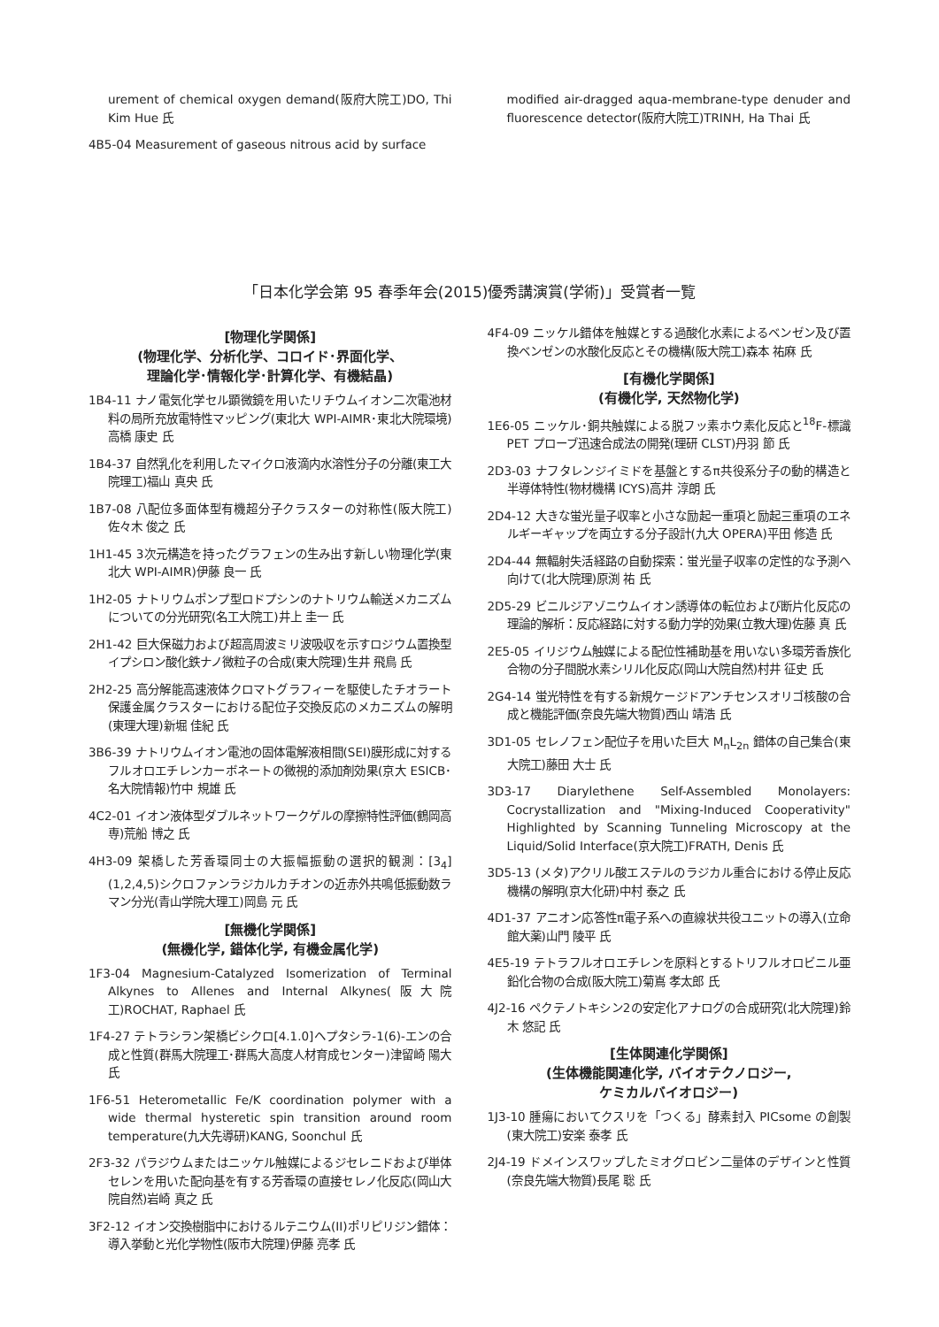urement of chemical oxygen demand(阪府大院工)DO, Thi Kim Hue 氏
4B5-04 Measurement of gaseous nitrous acid by surface
modified air-dragged aqua-membrane-type denuder and fluorescence detector(阪府大院工)TRINH, Ha Thai 氏
「日本化学会第 95 春季年会(2015)優秀講演賞(学術)」受賞者一覧
[物理化学関係]
(物理化学、分析化学、コロイド･界面化学、
理論化学･情報化学･計算化学、有機結晶)
1B4-11 ナノ電気化学セル顕微鏡を用いたリチウムイオン二次電池材料の局所充放電特性マッピング(東北大 WPI-AIMR･東北大院環境)高橋 康史 氏
1B4-37 自然乳化を利用したマイクロ液滴内水溶性分子の分離(東工大院理工)福山 真央 氏
1B7-08 八配位多面体型有機超分子クラスターの対称性(阪大院工)佐々木 俊之 氏
1H1-45 3次元構造を持ったグラフェンの生み出す新しい物理化学(東北大 WPI-AIMR)伊藤 良一 氏
1H2-05 ナトリウムポンプ型ロドプシンのナトリウム輸送メカニズムについての分光研究(名工大院工)井上 圭一 氏
2H1-42 巨大保磁力および超高周波ミリ波吸収を示すロジウム置換型イプシロン酸化鉄ナノ微粒子の合成(東大院理)生井 飛鳥 氏
2H2-25 高分解能高速液体クロマトグラフィーを駆使したチオラート保護金属クラスターにおける配位子交換反応のメカニズムの解明(東理大理)新堀 佳紀 氏
3B6-39 ナトリウムイオン電池の固体電解液相間(SEI)膜形成に対するフルオロエチレンカーボネートの微視的添加剤効果(京大 ESICB･名大院情報)竹中 規雄 氏
4C2-01 イオン液体型ダブルネットワークゲルの摩擦特性評価(鶴岡高専)荒船 博之 氏
4H3-09 架橋した芳香環同士の大振幅振動の選択的観測：[3<sub>4</sub>](1,2,4,5)シクロファンラジカルカチオンの近赤外共鳴低振動数ラマン分光(青山学院大理工)岡島 元 氏
[無機化学関係]
(無機化学, 錯体化学, 有機金属化学)
1F3-04 Magnesium-Catalyzed Isomerization of Terminal Alkynes to Allenes and Internal Alkynes(阪大院工)ROCHAT, Raphael 氏
1F4-27 テトラシラン架橋ビシクロ[4.1.0]ヘプタシラ-1(6)-エンの合成と性質(群馬大院理工･群馬大高度人材育成センター)津留崎 陽大 氏
1F6-51 Heterometallic Fe/K coordination polymer with a wide thermal hysteretic spin transition around room temperature(九大先導研)KANG, Soonchul 氏
2F3-32 パラジウムまたはニッケル触媒によるジセレニドおよび単体セレンを用いた配向基を有する芳香環の直接セレノ化反応(岡山大院自然)岩崎 真之 氏
3F2-12 イオン交換樹脂中におけるルテニウム(II)ポリピリジン錯体：導入挙動と光化学物性(阪市大院理)伊藤 亮孝 氏
4F4-09 ニッケル錯体を触媒とする過酸化水素によるベンゼン及び置換ベンゼンの水酸化反応とその機構(阪大院工)森本 祐麻 氏
[有機化学関係]
(有機化学, 天然物化学)
1E6-05 ニッケル･銅共触媒による脱フッ素ホウ素化反応と<sup>18</sup>F-標識 PET プローブ迅速合成法の開発(理研 CLST)丹羽 節 氏
2D3-03 ナフタレンジイミドを基盤とするπ共役系分子の動的構造と半導体特性(物材機構 ICYS)高井 淳朗 氏
2D4-12 大きな蛍光量子収率と小さな励起一重項と励起三重項のエネルギーギャップを両立する分子設計(九大 OPERA)平田 修造 氏
2D4-44 無輻射失活経路の自動探索：蛍光量子収率の定性的な予測へ向けて(北大院理)原渕 祐 氏
2D5-29 ビニルジアゾニウムイオン誘導体の転位および断片化反応の理論的解析：反応経路に対する動力学的効果(立教大理)佐藤 真 氏
2E5-05 イリジウム触媒による配位性補助基を用いない多環芳香族化合物の分子間脱水素シリル化反応(岡山大院自然)村井 征史 氏
2G4-14 蛍光特性を有する新規ケージドアンチセンスオリゴ核酸の合成と機能評価(奈良先端大物質)西山 靖浩 氏
3D1-05 セレノフェン配位子を用いた巨大 M<sub>n</sub>L<sub>2n</sub> 錯体の自己集合(東大院工)藤田 大士 氏
3D3-17 Diarylethene Self-Assembled Monolayers: Cocrystallization and "Mixing-Induced Cooperativity" Highlighted by Scanning Tunneling Microscopy at the Liquid/Solid Interface(京大院工)FRATH, Denis 氏
3D5-13 (メタ)アクリル酸エステルのラジカル重合における停止反応機構の解明(京大化研)中村 泰之 氏
4D1-37 アニオン応答性π電子系への直線状共役ユニットの導入(立命館大薬)山門 陵平 氏
4E5-19 テトラフルオロエチレンを原料とするトリフルオロビニル亜鉛化合物の合成(阪大院工)菊嶌 孝太郎 氏
4J2-16 ペクテノトキシン2の安定化アナログの合成研究(北大院理)鈴木 悠記 氏
[生体関連化学関係]
(生体機能関連化学, バイオテクノロジー,
ケミカルバイオロジー)
1J3-10 腫瘍においてクスリを「つくる」酵素封入 PICsome の創製(東大院工)安楽 泰孝 氏
2J4-19 ドメインスワップしたミオグロビン二量体のデザインと性質(奈良先端大物質)長尾 聡 氏